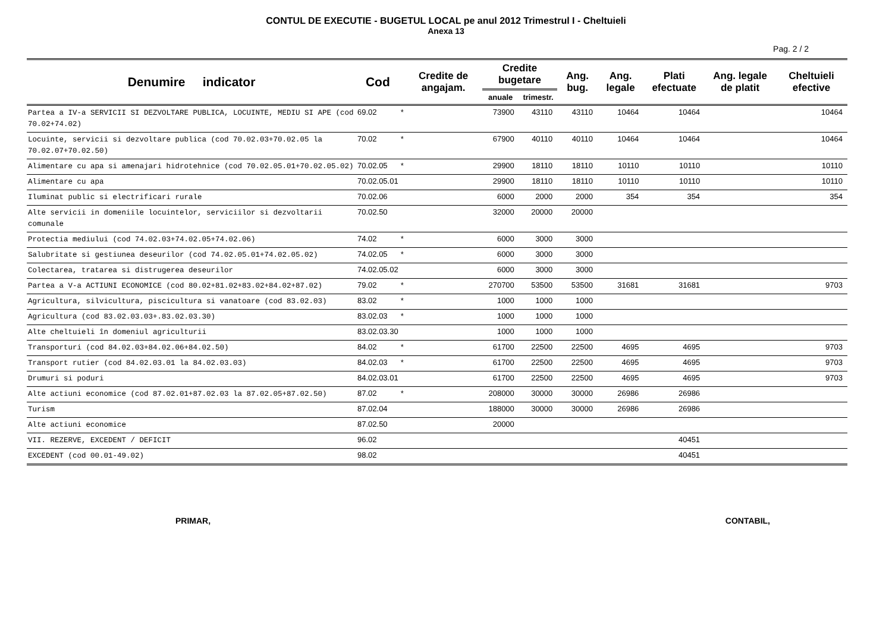CONTUL DE EXECUTIE - BUGETUL LOCAL pe anul 2012 Trimestrul I - Cheltuieli
Anexa 13
Pag. 2 / 2
| Denumire indicator | Cod | | Credite de angajam. | Credite bugetare | | Ang. bug. | Ang. legale | Plati efectuate | Ang. legale de platit | Cheltuieli efective |
| --- | --- | --- | --- | --- | --- | --- | --- | --- | --- | --- |
| | | | | anuale | trimestr. | | | | | |
| Partea a IV-a SERVICII SI DEZVOLTARE PUBLICA, LOCUINTE, MEDIU SI APE (cod 70.02+74.02) | 69.02 | * | | 73900 | 43110 | 43110 | 10464 | 10464 | | 10464 |
| Locuinte, servicii si dezvoltare publica (cod 70.02.03+70.02.05 la 70.02.07+70.02.50) | 70.02 | * | | 67900 | 40110 | 40110 | 10464 | 10464 | | 10464 |
| Alimentare cu apa si amenajari hidrotehnice (cod 70.02.05.01+70.02.05.02) | 70.02.05 | * | | 29900 | 18110 | 18110 | 10110 | 10110 | | 10110 |
| Alimentare cu apa | 70.02.05.01 | | | 29900 | 18110 | 18110 | 10110 | 10110 | | 10110 |
| Iluminat public si electrificari rurale | 70.02.06 | | | 6000 | 2000 | 2000 | 354 | 354 | | 354 |
| Alte servicii in domeniile locuintelor, serviciilor si dezvoltarii comunale | 70.02.50 | | | 32000 | 20000 | 20000 | | | | |
| Protectia mediului (cod 74.02.03+74.02.05+74.02.06) | 74.02 | * | | 6000 | 3000 | 3000 | | | | |
| Salubritate si gestiunea deseurilor (cod 74.02.05.01+74.02.05.02) | 74.02.05 | * | | 6000 | 3000 | 3000 | | | | |
| Colectarea, tratarea si distrugerea deseurilor | 74.02.05.02 | | | 6000 | 3000 | 3000 | | | | |
| Partea a V-a ACTIUNI ECONOMICE (cod 80.02+81.02+83.02+84.02+87.02) | 79.02 | * | | 270700 | 53500 | 53500 | 31681 | 31681 | | 9703 |
| Agricultura, silvicultura, piscicultura si vanatoare (cod 83.02.03) | 83.02 | * | | 1000 | 1000 | 1000 | | | | |
| Agricultura (cod 83.02.03.03+.83.02.03.30) | 83.02.03 | * | | 1000 | 1000 | 1000 | | | | |
| Alte cheltuieli în domeniul agriculturii | 83.02.03.30 | | | 1000 | 1000 | 1000 | | | | |
| Transporturi (cod 84.02.03+84.02.06+84.02.50) | 84.02 | * | | 61700 | 22500 | 22500 | 4695 | 4695 | | 9703 |
| Transport rutier (cod 84.02.03.01 la 84.02.03.03) | 84.02.03 | * | | 61700 | 22500 | 22500 | 4695 | 4695 | | 9703 |
| Drumuri si poduri | 84.02.03.01 | | | 61700 | 22500 | 22500 | 4695 | 4695 | | 9703 |
| Alte actiuni economice (cod 87.02.01+87.02.03 la 87.02.05+87.02.50) | 87.02 | * | | 208000 | 30000 | 30000 | 26986 | 26986 | | |
| Turism | 87.02.04 | | | 188000 | 30000 | 30000 | 26986 | 26986 | | |
| Alte actiuni economice | 87.02.50 | | | 20000 | | | | | | |
| VII. REZERVE, EXCEDENT / DEFICIT | 96.02 | | | | | | | 40451 | | |
| EXCEDENT (cod 00.01-49.02) | 98.02 | | | | | | | 40451 | | |
PRIMAR, CONTABIL,